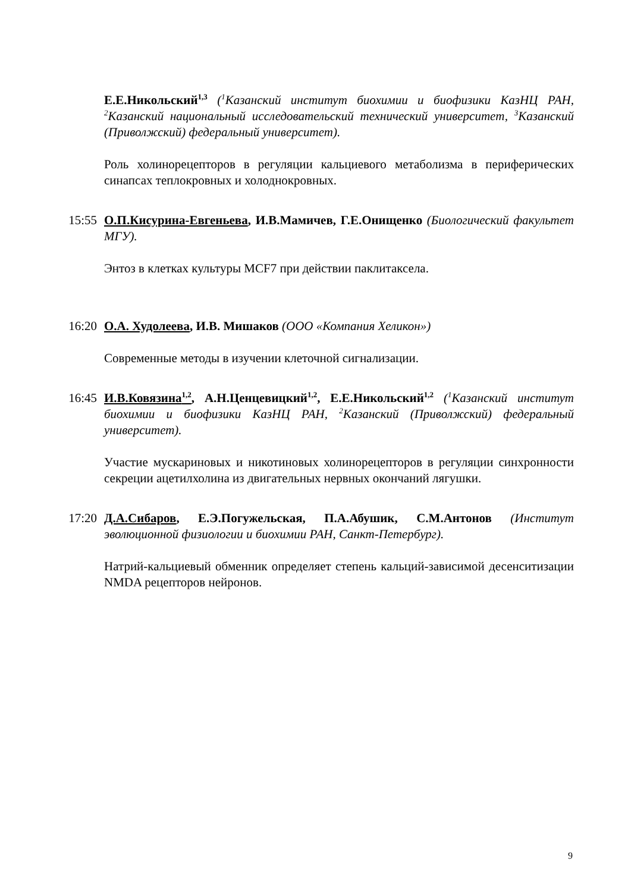Е.Е.Никольский<sup>1,3</sup> (<sup>1</sup>Казанский институт биохимии и биофизики КазНЦ РАН, <sup>2</sup>Казанский национальный исследовательский технический университет, <sup>3</sup>Казанский (Приволжский) федеральный университет).
Роль холинорецепторов в регуляции кальциевого метаболизма в периферических синапсах теплокровных и холоднокровных.
15:55 О.П.Кисурина-Евгеньева, И.В.Мамичев, Г.Е.Онищенко (Биологический факультет МГУ).
Энтоз в клетках культуры MCF7 при действии паклитаксела.
16:20 О.А. Худолеева, И.В. Мишаков (ООО «Компания Хеликон»)
Современные методы в изучении клеточной сигнализации.
16:45 И.В.Ковязина<sup>1,2</sup>, А.Н.Ценцевицкий<sup>1,2</sup>, Е.Е.Никольский<sup>1,2</sup> (<sup>1</sup>Казанский институт биохимии и биофизики КазНЦ РАН, <sup>2</sup>Казанский (Приволжский) федеральный университет).
Участие мускариновых и никотиновых холинорецепторов в регуляции синхронности секреции ацетилхолина из двигательных нервных окончаний лягушки.
17:20 Д.А.Сибаров, Е.Э.Погужельская, П.А.Абушик, С.М.Антонов (Институт эволюционной физиологии и биохимии РАН, Санкт-Петербург).
Натрий-кальциевый обменник определяет степень кальций-зависимой десенситизации NMDA рецепторов нейронов.
9